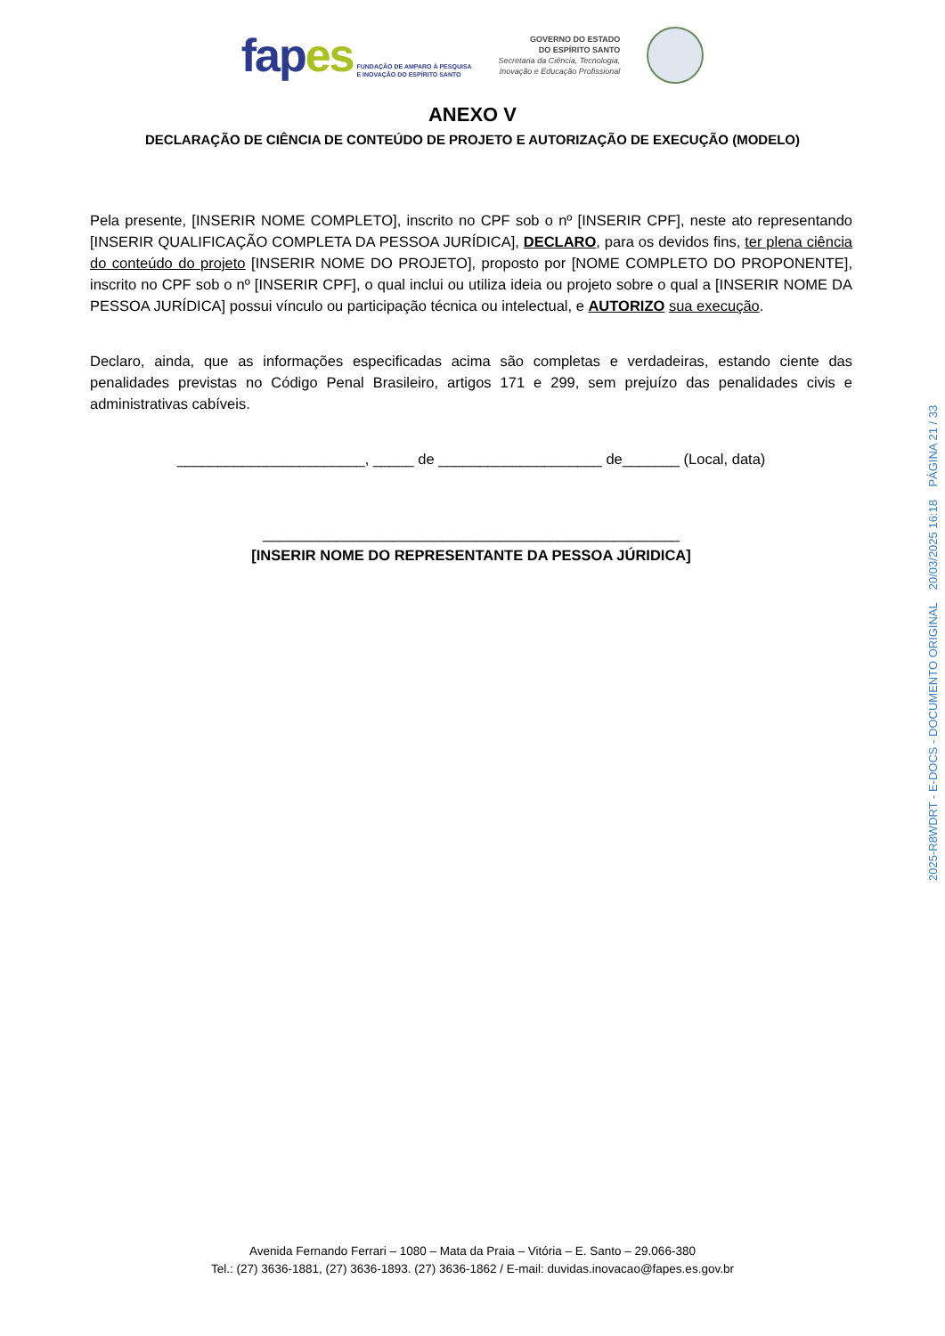fapes
FUNDAÇÃO DE AMPARO À PESQUISA
E INOVAÇÃO DO ESPÍRITO SANTO
GOVERNO DO ESTADO
DO ESPÍRITO SANTO
Secretaria da Ciência, Tecnologia,
Inovação e Educação Profissional
ANEXO V
DECLARAÇÃO DE CIÊNCIA DE CONTEÚDO DE PROJETO E AUTORIZAÇÃO DE EXECUÇÃO (MODELO)
Pela presente, [INSERIR NOME COMPLETO], inscrito no CPF sob o nº [INSERIR CPF], neste ato representando [INSERIR QUALIFICAÇÃO COMPLETA DA PESSOA JURÍDICA], DECLARO, para os devidos fins, ter plena ciência do conteúdo do projeto [INSERIR NOME DO PROJETO], proposto por [NOME COMPLETO DO PROPONENTE], inscrito no CPF sob o nº [INSERIR CPF], o qual inclui ou utiliza ideia ou projeto sobre o qual a [INSERIR NOME DA PESSOA JURÍDICA] possui vínculo ou participação técnica ou intelectual, e AUTORIZO sua execução.
Declaro, ainda, que as informações especificadas acima são completas e verdadeiras, estando ciente das penalidades previstas no Código Penal Brasileiro, artigos 171 e 299, sem prejuízo das penalidades civis e administrativas cabíveis.
_______________________, _____ de ____________________ de_______ (Local, data)
___________________________________________________
[INSERIR NOME DO REPRESENTANTE DA PESSOA JÚRIDICA]
Avenida Fernando Ferrari – 1080 – Mata da Praia – Vitória – E. Santo – 29.066-380
Tel.: (27) 3636-1881, (27) 3636-1893. (27) 3636-1862 / E-mail: duvidas.inovacao@fapes.es.gov.br
2025-R8WDRT - E-DOCS - DOCUMENTO ORIGINAL 20/03/2025 16:18 PÁGINA 21 / 33